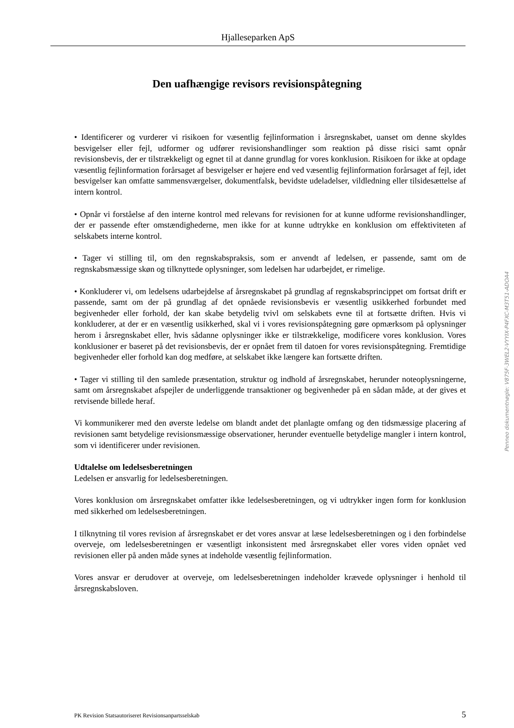Hjalleseparken ApS
Den uafhængige revisors revisionspåtegning
• Identificerer og vurderer vi risikoen for væsentlig fejlinformation i årsregnskabet, uanset om denne skyldes besvigelser eller fejl, udformer og udfører revisionshandlinger som reaktion på disse risici samt opnår revisionsbevis, der er tilstrækkeligt og egnet til at danne grundlag for vores konklusion. Risikoen for ikke at opdage væsentlig fejlinformation forårsaget af besvigelser er højere end ved væsentlig fejlinformation forårsaget af fejl, idet besvigelser kan omfatte sammensværgelser, dokumentfalsk, bevidste udeladelser, vildledning eller tilsidesættelse af intern kontrol.
• Opnår vi forståelse af den interne kontrol med relevans for revisionen for at kunne udforme revisionshandlinger, der er passende efter omstændighederne, men ikke for at kunne udtrykke en konklusion om effektiviteten af selskabets interne kontrol.
• Tager vi stilling til, om den regnskabspraksis, som er anvendt af ledelsen, er passende, samt om de regnskabsmæssige skøn og tilknyttede oplysninger, som ledelsen har udarbejdet, er rimelige.
• Konkluderer vi, om ledelsens udarbejdelse af årsregnskabet på grundlag af regnskabsprincippet om fortsat drift er passende, samt om der på grundlag af det opnåede revisionsbevis er væsentlig usikkerhed forbundet med begivenheder eller forhold, der kan skabe betydelig tvivl om selskabets evne til at fortsætte driften. Hvis vi konkluderer, at der er en væsentlig usikkerhed, skal vi i vores revisionspåtegning gøre opmærksom på oplysninger herom i årsregnskabet eller, hvis sådanne oplysninger ikke er tilstrækkelige, modificere vores konklusion. Vores konklusioner er baseret på det revisionsbevis, der er opnået frem til datoen for vores revisionspåtegning. Fremtidige begivenheder eller forhold kan dog medføre, at selskabet ikke længere kan fortsætte driften.
• Tager vi stilling til den samlede præsentation, struktur og indhold af årsregnskabet, herunder noteoplysningerne, samt om årsregnskabet afspejler de underliggende transaktioner og begivenheder på en sådan måde, at der gives et retvisende billede heraf.
Vi kommunikerer med den øverste ledelse om blandt andet det planlagte omfang og den tidsmæssige placering af revisionen samt betydelige revisionsmæssige observationer, herunder eventuelle betydelige mangler i intern kontrol, som vi identificerer under revisionen.
Udtalelse om ledelsesberetningen
Ledelsen er ansvarlig for ledelsesberetningen.
Vores konklusion om årsregnskabet omfatter ikke ledelsesberetningen, og vi udtrykker ingen form for konklusion med sikkerhed om ledelsesberetningen.
I tilknytning til vores revision af årsregnskabet er det vores ansvar at læse ledelsesberetningen og i den forbindelse overveje, om ledelsesberetningen er væsentligt inkonsistent med årsregnskabet eller vores viden opnået ved revisionen eller på anden måde synes at indeholde væsentlig fejlinformation.
Vores ansvar er derudover at overveje, om ledelsesberetningen indeholder krævede oplysninger i henhold til årsregnskabsloven.
Penneo dokumentnøgle: V875F-3WEL2-VYYIX-P4FXC-M3T51-ADOA4
PK Revision Statsautoriseret Revisionsanpartsselskab 5